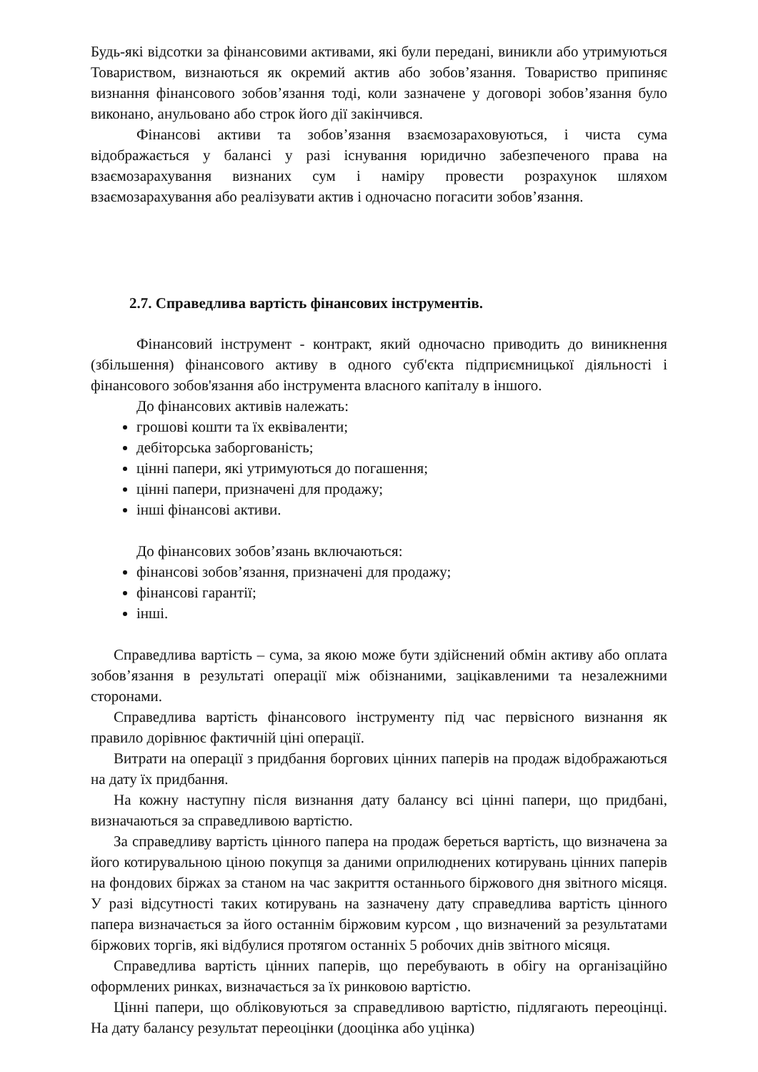Будь-які відсотки за фінансовими активами, які були передані, виникли або утримуються Товариством, визнаються як окремий актив або зобов’язання. Товариство припиняє визнання фінансового зобов’язання тоді, коли зазначене у договорі зобов’язання було виконано, анульовано або строк його дії закінчився.
Фінансові активи та зобов’язання взаємозараховуються, і чиста сума відображається у балансі у разі існування юридично забезпеченого права на взаємозарахування визнаних сум і наміру провести розрахунок шляхом взаємозарахування або реалізувати актив і одночасно погасити зобов’язання.
2.7. Справедлива вартість фінансових інструментів.
Фінансовий інструмент - контракт, який одночасно приводить до виникнення (збільшення) фінансового активу в одного суб'єкта підприємницької діяльності і фінансового зобов'язання або інструмента власного капіталу в іншого.
До фінансових активів належать:
грошові кошти та їх еквіваленти;
дебіторська заборгованість;
цінні папери, які утримуються до погашення;
цінні папери, призначені для продажу;
інші фінансові активи.
До фінансових зобов’язань включаються:
фінансові зобов’язання, призначені для продажу;
фінансові гарантії;
інші.
Справедлива вартість – сума, за якою може бути здійснений обмін активу або оплата зобов’язання в результаті операції між обізнаними, зацікавленими та незалежними сторонами.
Справедлива вартість фінансового інструменту під час первісного визнання як правило дорівнює фактичній ціні операції.
Витрати на операції з придбання боргових цінних паперів на продаж відображаються на дату їх придбання.
На кожну наступну після визнання дату балансу всі цінні папери, що придбані, визначаються за справедливою вартістю.
За справедливу вартість цінного папера на продаж береться вартість, що визначена за його котирувальною ціною покупця за даними оприлюднених котирувань цінних паперів на фондових біржах за станом на час закриття останнього біржового дня звітного місяця. У разі відсутності таких котирувань на зазначену дату справедлива вартість цінного папера визначається за його останнім біржовим курсом , що визначений за результатами біржових торгів, які відбулися протягом останніх 5 робочих днів звітного місяця.
Справедлива вартість цінних паперів, що перебувають в обігу на організаційно оформлених ринках, визначається за їх ринковою вартістю.
Цінні папери, що обліковуються за справедливою вартістю, підлягають переоцінці. На дату балансу результат переоцінки (дооцінка або уцінка)